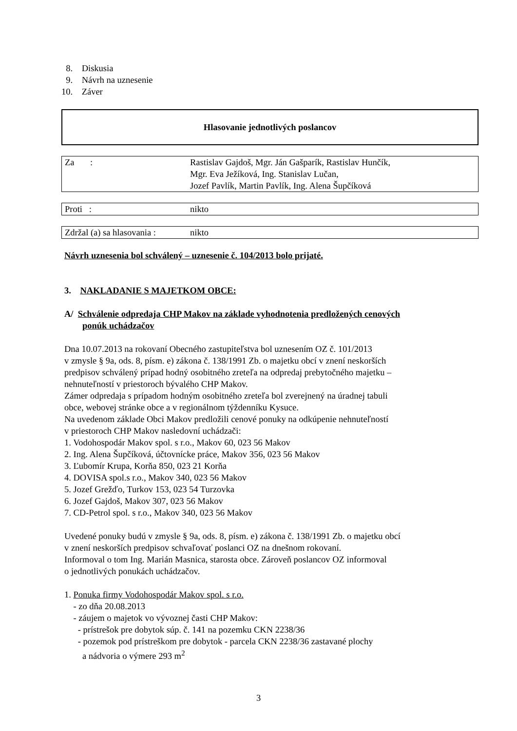8. Diskusia
9. Návrh na uznesenie
10. Záver
Hlasovanie jednotlivých poslancov
| Za : | Rastislav Gajdoš, Mgr. Ján Gašparík, Rastislav Hunčík, Mgr. Eva Ježíková, Ing. Stanislav Lučan, Jozef Pavlík, Martin Pavlík, Ing. Alena Šupčíková |
| Proti : | nikto |
| Zdržal (a) sa hlasovania : | nikto |
Návrh uznesenia bol schválený – uznesenie č. 104/2013 bolo prijaté.
3. NAKLADANIE S MAJETKOM OBCE:
A/ Schválenie odpredaja CHP Makov na základe vyhodnotenia predložených cenových
ponúk uchádzačov
Dna 10.07.2013 na rokovaní Obecného zastupiteľstva bol uznesením OZ č. 101/2013
v zmysle § 9a, ods. 8, písm. e) zákona č. 138/1991 Zb. o majetku obcí v znení neskorších
predpisov schválený prípad hodný osobitného zreteľa na odpredaj prebytočného majetku –
nehnuteľností v priestoroch bývalého CHP Makov.
Zámer odpredaja s prípadom hodným osobitného zreteľa bol zverejnený na úradnej tabuli
obce, webovej stránke obce a v regionálnom týždenníku Kysuce.
Na uvedenom základe Obci Makov predložili cenové ponuky na odkúpenie nehnuteľností
v priestoroch CHP Makov nasledovní uchádzači:
1. Vodohospodár Makov spol. s r.o., Makov 60, 023 56 Makov
2. Ing. Alena Šupčíková, účtovnícke práce, Makov 356, 023 56 Makov
3. Ľubomír Krupa, Korňa 850, 023 21 Korňa
4. DOVISA spol.s r.o., Makov 340, 023 56 Makov
5. Jozef Grežďo, Turkov 153, 023 54 Turzovka
6. Jozef Gajdoš, Makov 307, 023 56 Makov
7. CD-Petrol spol. s r.o., Makov 340, 023 56 Makov
Uvedené ponuky budú v zmysle § 9a, ods. 8, písm. e) zákona č. 138/1991 Zb. o majetku obcí
v znení neskorších predpisov schvaľovať poslanci OZ na dnešnom rokovaní.
Informoval o tom Ing. Marián Masnica, starosta obce. Zároveň poslancov OZ informoval
o jednotlivých ponukách uchádzačov.
1. Ponuka firmy Vodohospodár Makov spol. s r.o.
- zo dňa 20.08.2013
- záujem o majetok vo vývoznej časti CHP Makov:
- prístrešok pre dobytok súp. č. 141 na pozemku CKN 2238/36
- pozemok pod prístreškom pre dobytok - parcela CKN 2238/36 zastavané plochy
a nádvoria o výmere 293 m<sup>2</sup>
3